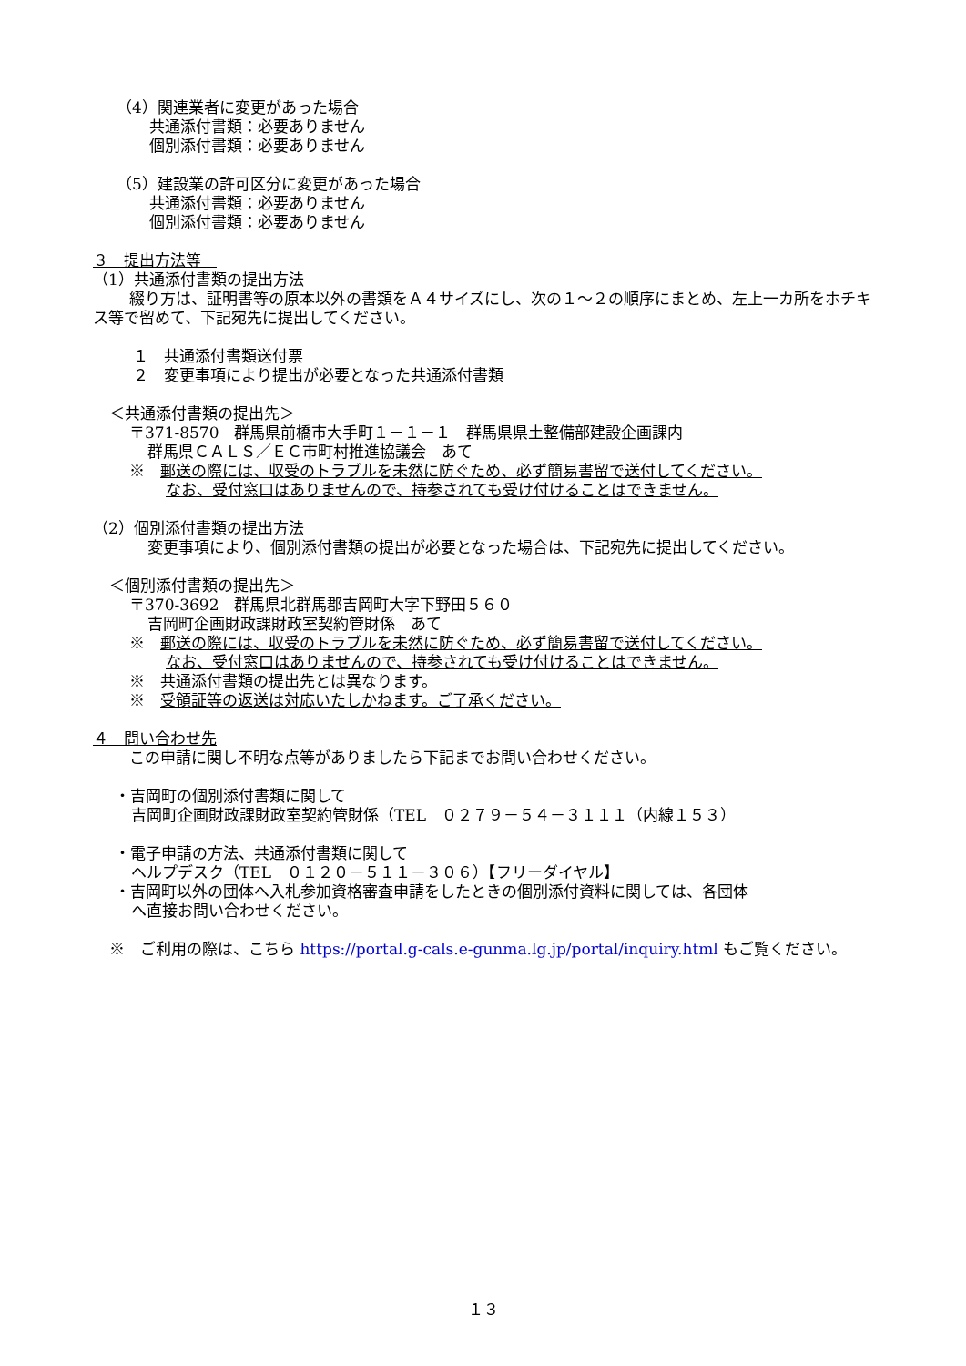（4）関連業者に変更があった場合
共通添付書類：必要ありません
個別添付書類：必要ありません
（5）建設業の許可区分に変更があった場合
共通添付書類：必要ありません
個別添付書類：必要ありません
３　提出方法等　
（1）共通添付書類の提出方法
綴り方は、証明書等の原本以外の書類をＡ４サイズにし、次の１～２の順序にまとめ、左上一カ所をホチキス等で留めて、下記宛先に提出してください。
１　共通添付書類送付票
２　変更事項により提出が必要となった共通添付書類
＜共通添付書類の提出先＞
〒371-8570　群馬県前橋市大手町１－１－１　群馬県県土整備部建設企画課内
群馬県ＣＡＬＳ／ＥＣ市町村推進協議会　あて
※　郵送の際には、収受のトラブルを未然に防ぐため、必ず簡易書留で送付してください。
なお、受付窓口はありませんので、持参されても受け付けることはできません。
（2）個別添付書類の提出方法
変更事項により、個別添付書類の提出が必要となった場合は、下記宛先に提出してください。
＜個別添付書類の提出先＞
〒370-3692　群馬県北群馬郡吉岡町大字下野田５６０
吉岡町企画財政課財政室契約管財係　あて
※　郵送の際には、収受のトラブルを未然に防ぐため、必ず簡易書留で送付してください。
なお、受付窓口はありませんので、持参されても受け付けることはできません。
※　共通添付書類の提出先とは異なります。
※　受領証等の返送は対応いたしかねます。ご了承ください。
４　問い合わせ先
この申請に関し不明な点等がありましたら下記までお問い合わせください。
・吉岡町の個別添付書類に関して
吉岡町企画財政課財政室契約管財係（TEL　０２７９－５４－３１１１（内線１５３）
・電子申請の方法、共通添付書類に関して
ヘルプデスク（TEL　０１２０－５１１－３０６）【フリーダイヤル】
・吉岡町以外の団体へ入札参加資格審査申請をしたときの個別添付資料に関しては、各団体
へ直接お問い合わせください。
※　ご利用の際は、こちら https://portal.g-cals.e-gunma.lg.jp/portal/inquiry.html もご覧ください。
１３